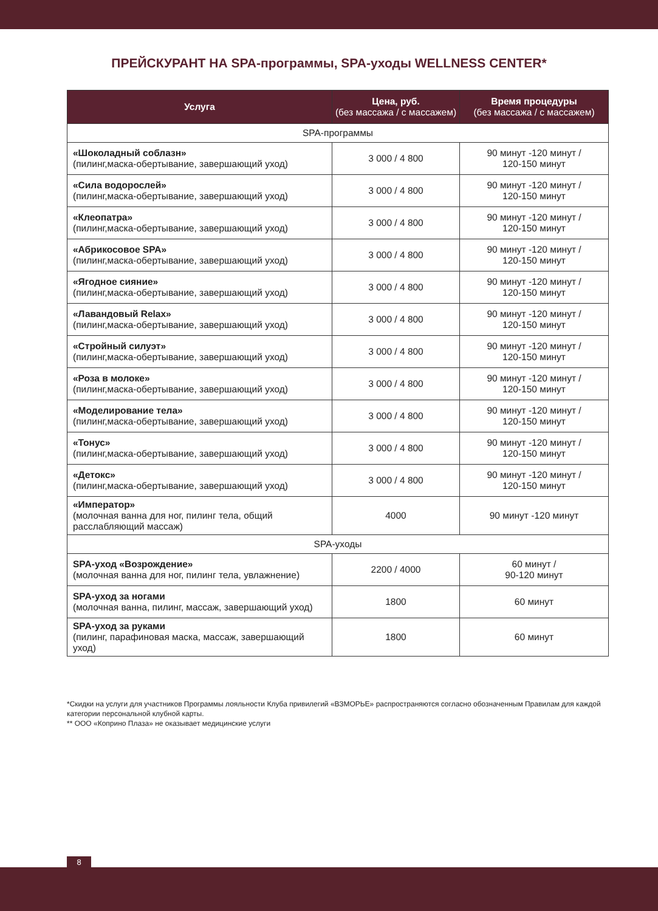ПРЕЙСКУРАНТ НА SPA-программы, SPA-уходы WELLNESS CENTER*
| Услуга | Цена, руб. (без массажа / с массажем) | Время процедуры (без массажа / с массажем) |
| --- | --- | --- |
| SPA-программы | | |
| «Шоколадный соблазн» (пилинг,маска-обертывание, завершающий уход) | 3 000 / 4 800 | 90 минут -120 минут / 120-150 минут |
| «Сила водорослей» (пилинг,маска-обертывание, завершающий уход) | 3 000 / 4 800 | 90 минут -120 минут / 120-150 минут |
| «Клеопатра» (пилинг,маска-обертывание, завершающий уход) | 3 000 / 4 800 | 90 минут -120 минут / 120-150 минут |
| «Абрикосовое SPA» (пилинг,маска-обертывание, завершающий уход) | 3 000 / 4 800 | 90 минут -120 минут / 120-150 минут |
| «Ягодное сияние» (пилинг,маска-обертывание, завершающий уход) | 3 000 / 4 800 | 90 минут -120 минут / 120-150 минут |
| «Лавандовый Relax» (пилинг,маска-обертывание, завершающий уход) | 3 000 / 4 800 | 90 минут -120 минут / 120-150 минут |
| «Стройный силуэт» (пилинг,маска-обертывание, завершающий уход) | 3 000 / 4 800 | 90 минут -120 минут / 120-150 минут |
| «Роза в молоке» (пилинг,маска-обертывание, завершающий уход) | 3 000 / 4 800 | 90 минут -120 минут / 120-150 минут |
| «Моделирование тела» (пилинг,маска-обертывание, завершающий уход) | 3 000 / 4 800 | 90 минут -120 минут / 120-150 минут |
| «Тонус» (пилинг,маска-обертывание, завершающий уход) | 3 000 / 4 800 | 90 минут -120 минут / 120-150 минут |
| «Детокс» (пилинг,маска-обертывание, завершающий уход) | 3 000 / 4 800 | 90 минут -120 минут / 120-150 минут |
| «Император» (молочная ванна для ног, пилинг тела, общий расслабляющий массаж) | 4000 | 90 минут -120 минут |
| SPA-уходы | | |
| SPA-уход «Возрождение» (молочная ванна для ног, пилинг тела, увлажнение) | 2200 / 4000 | 60 минут / 90-120 минут |
| SPA-уход за ногами (молочная ванна, пилинг, массаж, завершающий уход) | 1800 | 60 минут |
| SPA-уход за руками (пилинг, парафиновая маска, массаж, завершающий уход) | 1800 | 60 минут |
*Скидки на услуги для участников Программы лояльности Клуба привилегий «ВЗМОРЬЕ» распространяются согласно обозначенным Правилам для каждой категории персональной клубной карты.
** ООО «Коприно Плаза» не оказывает медицинские услуги
8